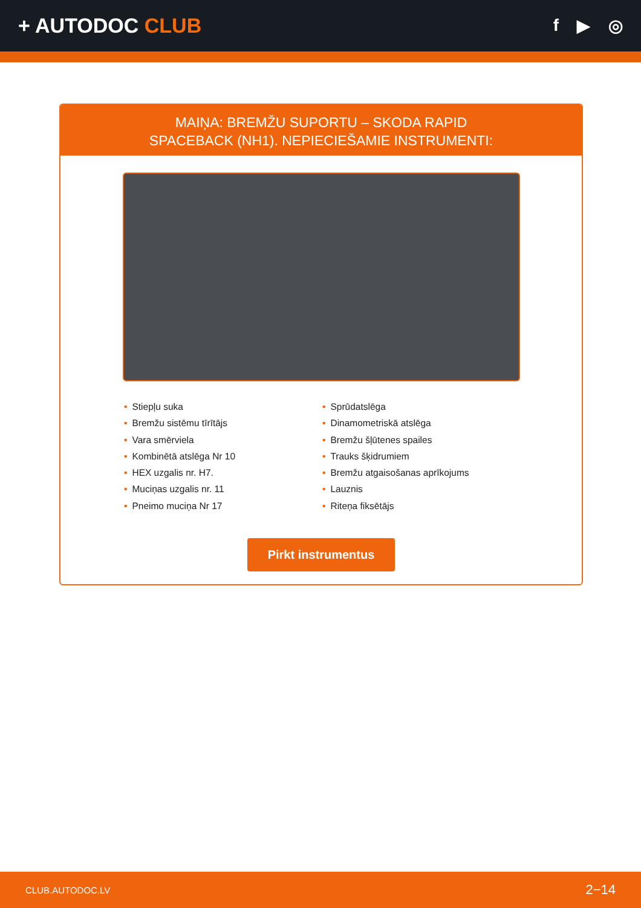+ AUTODOC CLUB
f ▶ ◎
MAIŅA: BREMŽU SUPORTU – SKODA RAPID
SPACEBACK (NH1). NEPIECIEŠAMIE INSTRUMENTI:
• Stiepļu suka
• Bremžu sistēmu tīrītājs
• Vara smērviela
• Kombinētā atslēga Nr 10
• HEX uzgalis nr. H7.
• Muciņas uzgalis nr. 11
• Pneimo muciņa Nr 17
• Sprūdatslēga
• Dinamometriskā atslēga
• Bremžu šļūtenes spailes
• Trauks šķidrumiem
• Bremžu atgaisošanas aprīkojums
• Lauznis
• Riteņa fiksētājs
Pirkt instrumentus
CLUB.AUTODOC.LV 2−14